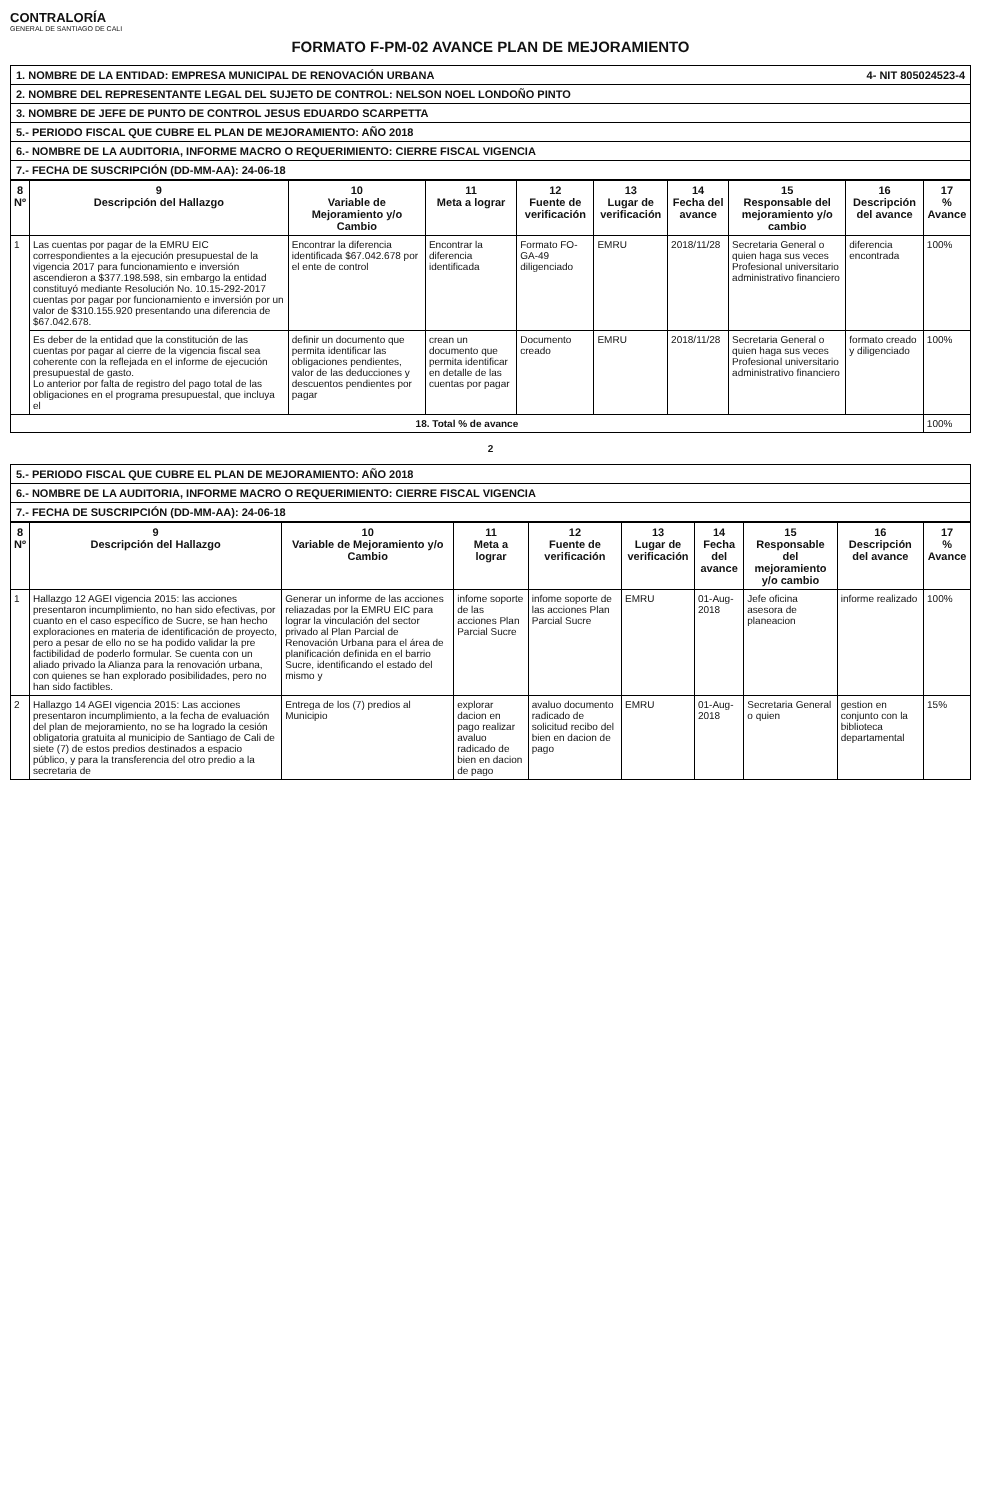CONTRALORÍA
GENERAL DE SANTIAGO DE CALI
FORMATO F-PM-02 AVANCE PLAN DE MEJORAMIENTO
1. NOMBRE DE LA ENTIDAD: EMPRESA MUNICIPAL DE RENOVACIÓN URBANA 4- NIT 805024523-4
2. NOMBRE DEL REPRESENTANTE LEGAL DEL SUJETO DE CONTROL: NELSON NOEL LONDOÑO PINTO
3. NOMBRE DE JEFE DE PUNTO DE CONTROL JESUS EDUARDO SCARPETTA
5.- PERIODO FISCAL QUE CUBRE EL PLAN DE MEJORAMIENTO: AÑO 2018
6.- NOMBRE DE LA AUDITORIA, INFORME MACRO O REQUERIMIENTO: CIERRE FISCAL VIGENCIA
7.- FECHA DE SUSCRIPCIÓN (DD-MM-AA): 24-06-18
| 8 Nº | 9 Descripción del Hallazgo | 10 Variable de Mejoramiento y/o Cambio | 11 Meta a lograr | 12 Fuente de verificación | 13 Lugar de verificación | 14 Fecha del avance | 15 Responsable del mejoramiento y/o cambio | 16 Descripción del avance | 17 % Avance |
| --- | --- | --- | --- | --- | --- | --- | --- | --- | --- |
| 1 | Las cuentas por pagar de la EMRU EIC correspondientes a la ejecución presupuestal de la vigencia 2017 para funcionamiento e inversión ascendieron a $377.198.598, sin embargo la entidad constituyó mediante Resolución No. 10.15-292-2017 cuentas por pagar por funcionamiento e inversión por un valor de $310.155.920 presentando una diferencia de $67.042.678. | Encontrar la diferencia identificada $67.042.678 por el ente de control | Encontrar la diferencia identificada | Formato FO-GA-49 diligenciado | EMRU | 2018/11/28 | Secretaria General o quien haga sus veces Profesional universitario administrativo financiero | diferencia encontrada | 100% |
| | Es deber de la entidad que la constitución de las cuentas por pagar al cierre de la vigencia fiscal sea coherente con la reflejada en el informe de ejecución presupuestal de gasto. Lo anterior por falta de registro del pago total de las obligaciones en el programa presupuestal, que incluya el | definir un documento que permita identificar las obligaciones pendientes, valor de las deducciones y descuentos pendientes por pagar | crean un documento que permita identificar en detalle de las cuentas por pagar | Documento creado | EMRU | 2018/11/28 | Secretaria General o quien haga sus veces Profesional universitario administrativo financiero | formato creado y diligenciado | 100% |
| 18. Total % de avance | | | | | | | | | 100% |
2
5.- PERIODO FISCAL QUE CUBRE EL PLAN DE MEJORAMIENTO: AÑO 2018
6.- NOMBRE DE LA AUDITORIA, INFORME MACRO O REQUERIMIENTO: CIERRE FISCAL VIGENCIA
7.- FECHA DE SUSCRIPCIÓN (DD-MM-AA): 24-06-18
| 8 Nº | 9 Descripción del Hallazgo | 10 Variable de Mejoramiento y/o Cambio | 11 Meta a lograr | 12 Fuente de verificación | 13 Lugar de verificación | 14 Fecha del avance | 15 Responsable del mejoramiento y/o cambio | 16 Descripción del avance | 17 % Avance |
| --- | --- | --- | --- | --- | --- | --- | --- | --- | --- |
| 1 | Hallazgo 12 AGEI vigencia 2015: las acciones presentaron incumplimiento, no han sido efectivas, por cuanto en el caso específico de Sucre, se han hecho exploraciones en materia de identificación de proyecto, pero a pesar de ello no se ha podido validar la pre factibilidad de poderlo formular. Se cuenta con un aliado privado la Alianza para la renovación urbana, con quienes se han explorado posibilidades, pero no han sido factibles. | Generar un informe de las acciones reliazadas por la EMRU EIC para lograr la vinculación del sector privado al Plan Parcial de Renovación Urbana para el área de planificación definida en el barrio Sucre, identificando el estado del mismo y | infome soporte de las acciones Plan Parcial Sucre | infome soporte de las acciones Plan Parcial Sucre | EMRU | 01-Aug-2018 | Jefe oficina asesora de planeacion | informe realizado | 100% |
| 2 | Hallazgo 14 AGEI vigencia 2015: Las acciones presentaron incumplimiento, a la fecha de evaluación del plan de mejoramiento, no se ha logrado la cesión obligatoria gratuita al municipio de Santiago de Cali de siete (7) de estos predios destinados a espacio público, y para la transferencia del otro predio a la secretaria de | Entrega de los (7) predios al Municipio | explorar dacion en pago realizar avaluo radicado de bien en dacion de pago | avaluo documento radicado de solicitud recibo del bien en dacion de pago | EMRU | 01-Aug-2018 | Secretaria General o quien | gestion en conjunto con la biblioteca departamental | 15% |